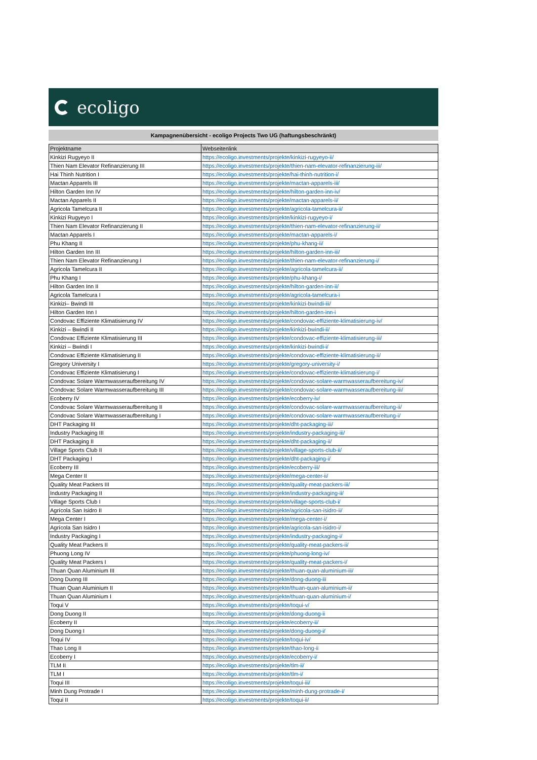ecoligo
Kampagnenübersicht - ecoligo Projects Two UG (haftungsbeschränkt)
| Projektname | Webseitenlink |
| --- | --- |
| Kinkizi Rugyeyo II | https://ecoligo.investments/projekte/kinkizi-rugyeyo-ii/ |
| Thien Nam Elevator Refinanzierung III | https://ecoligo.investments/projekte/thien-nam-elevator-refinanzierung-iii/ |
| Hai Thinh Nutrition I | https://ecoligo.investments/projekte/hai-thinh-nutrition-i/ |
| Mactan Apparels III | https://ecoligo.investments/projekte/mactan-apparels-iii/ |
| Hilton Garden Inn IV | https://ecoligo.investments/projekte/hilton-garden-inn-iv/ |
| Mactan Apparels II | https://ecoligo.investments/projekte/mactan-apparels-ii/ |
| Agricola Tamelcura II | https://ecoligo.investments/projekte/agricola-tamelcura-ii/ |
| Kinkizi Rugyeyo I | https://ecoligo.investments/projekte/kinkizi-rugyeyo-i/ |
| Thien Nam Elevator Refinanzierung II | https://ecoligo.investments/projekte/thien-nam-elevator-refinanzierung-ii/ |
| Mactan Apparels I | https://ecoligo.investments/projekte/mactan-apparels-i/ |
| Phu Khang II | https://ecoligo.investments/projekte/phu-khang-ii/ |
| Hilton Garden Inn III | https://ecoligo.investments/projekte/hilton-garden-inn-iii/ |
| Thien Nam Elevator Refinanzierung I | https://ecoligo.investments/projekte/thien-nam-elevator-refinanzierung-i/ |
| Agricola Tamelcura II | https://ecoligo.investments/projekte/agricola-tamelcura-ii/ |
| Phu Khang I | https://ecoligo.investments/projekte/phu-khang-i/ |
| Hilton Garden Inn II | https://ecoligo.investments/projekte/hilton-garden-inn-ii/ |
| Agricola Tamelcura I | https://ecoligo.investments/projekte/agricola-tamelcura-i |
| Kinkizi– Bwindi III | https://ecoligo.investments/projekte/kinkizi-bwindi-iii/ |
| Hilton Garden Inn I | https://ecoligo.investments/projekte/hilton-garden-inn-i |
| Condovac Effiziente Klimatisierung IV | https://ecoligo.investments/projekte/condovac-effiziente-klimatisierung-iv/ |
| Kinkizi – Bwindi II | https://ecoligo.investments/projekte/kinkizi-bwindi-ii/ |
| Condovac Effiziente Klimatisierung III | https://ecoligo.investments/projekte/condovac-effiziente-klimatisierung-iii/ |
| Kinkizi – Bwindi I | https://ecoligo.investments/projekte/kinkizi-bwindi-i/ |
| Condovac Effiziente Klimatisierung II | https://ecoligo.investments/projekte/condovac-effiziente-klimatisierung-ii/ |
| Gregory University I | https://ecoligo.investments/projekte/gregory-university-i/ |
| Condovac Effiziente Klimatisierung I | https://ecoligo.investments/projekte/condovac-effiziente-klimatisierung-i/ |
| Condovac Solare Warmwasseraufbereitung IV | https://ecoligo.investments/projekte/condovac-solare-warmwasseraufbereitung-iv/ |
| Condovac Solare Warmwasseraufbereitung III | https://ecoligo.investments/projekte/condovac-solare-warmwasseraufbereitung-iii/ |
| Ecoberry IV | https://ecoligo.investments/projekte/ecoberry-iv/ |
| Condovac Solare Warmwasseraufbereitung II | https://ecoligo.investments/projekte/condovac-solare-warmwasseraufbereitung-ii/ |
| Condovac Solare Warmwasseraufbereitung I | https://ecoligo.investments/projekte/condovac-solare-warmwasseraufbereitung-i/ |
| DHT Packaging III | https://ecoligo.investments/projekte/dht-packaging-iii/ |
| Industry Packaging III | https://ecoligo.investments/projekte/industry-packaging-iii/ |
| DHT Packaging II | https://ecoligo.investments/projekte/dht-packaging-ii/ |
| Village Sports Club II | https://ecoligo.investments/projekte/village-sports-club-ii/ |
| DHT Packaging I | https://ecoligo.investments/projekte/dht-packaging-i/ |
| Ecoberry III | https://ecoligo.investments/projekte/ecoberry-iii/ |
| Mega Center II | https://ecoligo.investments/projekte/mega-center-ii/ |
| Quality Meat Packers III | https://ecoligo.investments/projekte/quality-meat-packers-iii/ |
| Industry Packaging II | https://ecoligo.investments/projekte/industry-packaging-ii/ |
| Village Sports Club I | https://ecoligo.investments/projekte/village-sports-club-i/ |
| Agrícola San Isidro II | https://ecoligo.investments/projekte/agricola-san-isidro-ii/ |
| Mega Center I | https://ecoligo.investments/projekte/mega-center-i/ |
| Agrícola San Isidro I | https://ecoligo.investments/projekte/agricola-san-isidro-i/ |
| Industry Packaging I | https://ecoligo.investments/projekte/industry-packaging-i/ |
| Quality Meat Packers II | https://ecoligo.investments/projekte/quality-meat-packers-ii/ |
| Phuong Long IV | https://ecoligo.investments/projekte/phuong-long-iv/ |
| Quality Meat Packers I | https://ecoligo.investments/projekte/quality-meat-packers-i/ |
| Thuan Quan Aluminium III | https://ecoligo.investments/projekte/thuan-quan-aluminium-iii/ |
| Dong Duong III | https://ecoligo.investments/projekte/dong-duong-iii |
| Thuan Quan Aluminium II | https://ecoligo.investments/projekte/thuan-quan-aluminium-ii/ |
| Thuan Quan Aluminium I | https://ecoligo.investments/projekte/thuan-quan-aluminium-i/ |
| Toqui V | https://ecoligo.investments/projekte/toqui-v/ |
| Dong Duong II | https://ecoligo.investments/projekte/dong-duong-ii |
| Ecoberry II | https://ecoligo.investments/projekte/ecoberry-ii/ |
| Dong Duong I | https://ecoligo.investments/projekte/dong-duong-i/ |
| Toqui IV | https://ecoligo.investments/projekte/toqui-iv/ |
| Thao Long II | https://ecoligo.investments/projekte/thao-long-ii |
| Ecoberry I | https://ecoligo.investments/projekte/ecoberry-i/ |
| TLM II | https://ecoligo.investments/projekte/tlm-ii/ |
| TLM I | https://ecoligo.investments/projekte/tlm-i/ |
| Toqui III | https://ecoligo.investments/projekte/toqui-iii/ |
| Minh Dung Protrade I | https://ecoligo.investments/projekte/minh-dung-protrade-i/ |
| Toqui II | https://ecoligo.investments/projekte/toqui-ii/ |